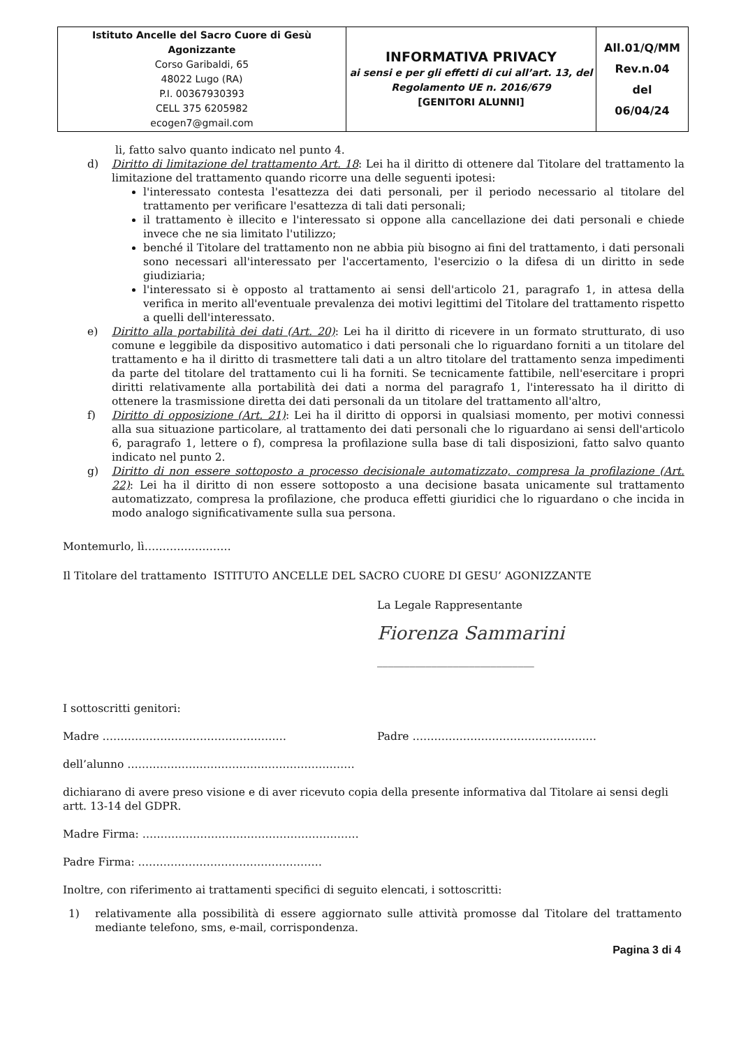| Istituto Ancelle del Sacro Cuore di Gesù Agonizzante Corso Garibaldi, 65 48022 Lugo (RA) P.I. 00367930393 CELL 375 6205982 ecogen7@gmail.com | INFORMATIVA PRIVACY ai sensi e per gli effetti di cui all’art. 13, del Regolamento UE n. 2016/679 [GENITORI ALUNNI] | All.01/Q/MM Rev.n.04 del 06/04/24 |
li, fatto salvo quanto indicato nel punto 4.
d) Diritto di limitazione del trattamento Art. 18: Lei ha il diritto di ottenere dal Titolare del trattamento la limitazione del trattamento quando ricorre una delle seguenti ipotesi:
l'interessato contesta l'esattezza dei dati personali, per il periodo necessario al titolare del trattamento per verificare l'esattezza di tali dati personali;
il trattamento è illecito e l'interessato si oppone alla cancellazione dei dati personali e chiede invece che ne sia limitato l'utilizzo;
benché il Titolare del trattamento non ne abbia più bisogno ai fini del trattamento, i dati personali sono necessari all'interessato per l'accertamento, l'esercizio o la difesa di un diritto in sede giudiziaria;
l'interessato si è opposto al trattamento ai sensi dell'articolo 21, paragrafo 1, in attesa della verifica in merito all'eventuale prevalenza dei motivi legittimi del Titolare del trattamento rispetto a quelli dell'interessato.
e) Diritto alla portabilità dei dati (Art. 20): Lei ha il diritto di ricevere in un formato strutturato, di uso comune e leggibile da dispositivo automatico i dati personali che lo riguardano forniti a un titolare del trattamento e ha il diritto di trasmettere tali dati a un altro titolare del trattamento senza impedimenti da parte del titolare del trattamento cui li ha forniti. Se tecnicamente fattibile, nell'esercitare i propri diritti relativamente alla portabilità dei dati a norma del paragrafo 1, l'interessato ha il diritto di ottenere la trasmissione diretta dei dati personali da un titolare del trattamento all'altro,
f) Diritto di opposizione (Art. 21): Lei ha il diritto di opporsi in qualsiasi momento, per motivi connessi alla sua situazione particolare, al trattamento dei dati personali che lo riguardano ai sensi dell'articolo 6, paragrafo 1, lettere o f), compresa la profilazione sulla base di tali disposizioni, fatto salvo quanto indicato nel punto 2.
g) Diritto di non essere sottoposto a processo decisionale automatizzato, compresa la profilazione (Art. 22): Lei ha il diritto di non essere sottoposto a una decisione basata unicamente sul trattamento automatizzato, compresa la profilazione, che produca effetti giuridici che lo riguardano o che incida in modo analogo significativamente sulla sua persona.
Montemurlo, lì……………………
Il Titolare del trattamento ISTITUTO ANCELLE DEL SACRO CUORE DI GESU’ AGONIZZANTE
La Legale Rappresentante
Fiorenza Sammarini
_____________________________
I sottoscritti genitori:
Madre …………………………………………… Padre ……………………………………………
dell’alunno ………………………………………………………
dichiarano di avere preso visione e di aver ricevuto copia della presente informativa dal Titolare ai sensi degli artt. 13-14 del GDPR.
Madre Firma: ……………………………………………………
Padre Firma: ……………………………………………
Inoltre, con riferimento ai trattamenti specifici di seguito elencati, i sottoscritti:
1) relativamente alla possibilità di essere aggiornato sulle attività promosse dal Titolare del trattamento mediante telefono, sms, e-mail, corrispondenza.
Pagina 3 di 4